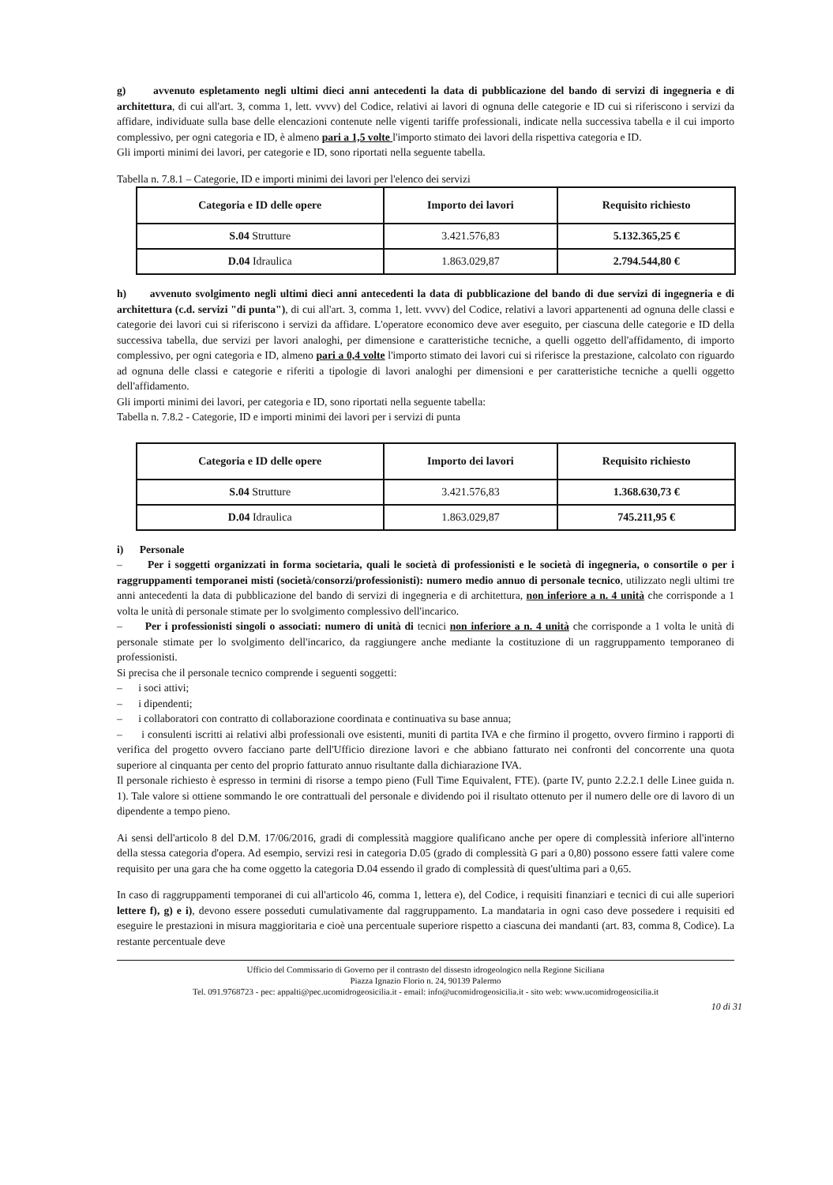g) avvenuto espletamento negli ultimi dieci anni antecedenti la data di pubblicazione del bando di servizi di ingegneria e di architettura, di cui all'art. 3, comma 1, lett. vvvv) del Codice, relativi ai lavori di ognuna delle categorie e ID cui si riferiscono i servizi da affidare, individuate sulla base delle elencazioni contenute nelle vigenti tariffe professionali, indicate nella successiva tabella e il cui importo complessivo, per ogni categoria e ID, è almeno pari a 1,5 volte l'importo stimato dei lavori della rispettiva categoria e ID.
Gli importi minimi dei lavori, per categorie e ID, sono riportati nella seguente tabella.
Tabella n. 7.8.1 – Categorie, ID e importi minimi dei lavori per l'elenco dei servizi
| Categoria e ID delle opere | Importo dei lavori | Requisito richiesto |
| --- | --- | --- |
| S.04 Strutture | 3.421.576,83 | 5.132.365,25 € |
| D.04 Idraulica | 1.863.029,87 | 2.794.544,80 € |
h) avvenuto svolgimento negli ultimi dieci anni antecedenti la data di pubblicazione del bando di due servizi di ingegneria e di architettura (c.d. servizi "di punta"), di cui all'art. 3, comma 1, lett. vvvv) del Codice, relativi a lavori appartenenti ad ognuna delle classi e categorie dei lavori cui si riferiscono i servizi da affidare. L'operatore economico deve aver eseguito, per ciascuna delle categorie e ID della successiva tabella, due servizi per lavori analoghi, per dimensione e caratteristiche tecniche, a quelli oggetto dell'affidamento, di importo complessivo, per ogni categoria e ID, almeno pari a 0,4 volte l'importo stimato dei lavori cui si riferisce la prestazione, calcolato con riguardo ad ognuna delle classi e categorie e riferiti a tipologie di lavori analoghi per dimensioni e per caratteristiche tecniche a quelli oggetto dell'affidamento.
Gli importi minimi dei lavori, per categoria e ID, sono riportati nella seguente tabella:
Tabella n. 7.8.2 - Categorie, ID e importi minimi dei lavori per i servizi di punta
| Categoria e ID delle opere | Importo dei lavori | Requisito richiesto |
| --- | --- | --- |
| S.04 Strutture | 3.421.576,83 | 1.368.630,73 € |
| D.04 Idraulica | 1.863.029,87 | 745.211,95 € |
i) Personale
– Per i soggetti organizzati in forma societaria, quali le società di professionisti e le società di ingegneria, o consortile o per i raggruppamenti temporanei misti (società/consorzi/professionisti): numero medio annuo di personale tecnico, utilizzato negli ultimi tre anni antecedenti la data di pubblicazione del bando di servizi di ingegneria e di architettura, non inferiore a n. 4 unità che corrisponde a 1 volta le unità di personale stimate per lo svolgimento complessivo dell'incarico.
– Per i professionisti singoli o associati: numero di unità di tecnici non inferiore a n. 4 unità che corrisponde a 1 volta le unità di personale stimate per lo svolgimento dell'incarico, da raggiungere anche mediante la costituzione di un raggruppamento temporaneo di professionisti.
Si precisa che il personale tecnico comprende i seguenti soggetti:
– i soci attivi;
– i dipendenti;
– i collaboratori con contratto di collaborazione coordinata e continuativa su base annua;
– i consulenti iscritti ai relativi albi professionali ove esistenti, muniti di partita IVA e che firmino il progetto, ovvero firmino i rapporti di verifica del progetto ovvero facciano parte dell'Ufficio direzione lavori e che abbiano fatturato nei confronti del concorrente una quota superiore al cinquanta per cento del proprio fatturato annuo risultante dalla dichiarazione IVA.
Il personale richiesto è espresso in termini di risorse a tempo pieno (Full Time Equivalent, FTE). (parte IV, punto 2.2.2.1 delle Linee guida n. 1). Tale valore si ottiene sommando le ore contrattuali del personale e dividendo poi il risultato ottenuto per il numero delle ore di lavoro di un dipendente a tempo pieno.
Ai sensi dell'articolo 8 del D.M. 17/06/2016, gradi di complessità maggiore qualificano anche per opere di complessità inferiore all'interno della stessa categoria d'opera. Ad esempio, servizi resi in categoria D.05 (grado di complessità G pari a 0,80) possono essere fatti valere come requisito per una gara che ha come oggetto la categoria D.04 essendo il grado di complessità di quest'ultima pari a 0,65.
In caso di raggruppamenti temporanei di cui all'articolo 46, comma 1, lettera e), del Codice, i requisiti finanziari e tecnici di cui alle superiori lettere f), g) e i), devono essere posseduti cumulativamente dal raggruppamento. La mandataria in ogni caso deve possedere i requisiti ed eseguire le prestazioni in misura maggioritaria e cioè una percentuale superiore rispetto a ciascuna dei mandanti (art. 83, comma 8, Codice). La restante percentuale deve
Ufficio del Commissario di Governo per il contrasto del dissesto idrogeologico nella Regione Siciliana
Piazza Ignazio Florio n. 24, 90139 Palermo
Tel. 091.9768723 - pec: appalti@pec.ucomidrogeosicilia.it - email: info@ucomidrogeosicilia.it - sito web: www.ucomidrogeosicilia.it
10 di 31